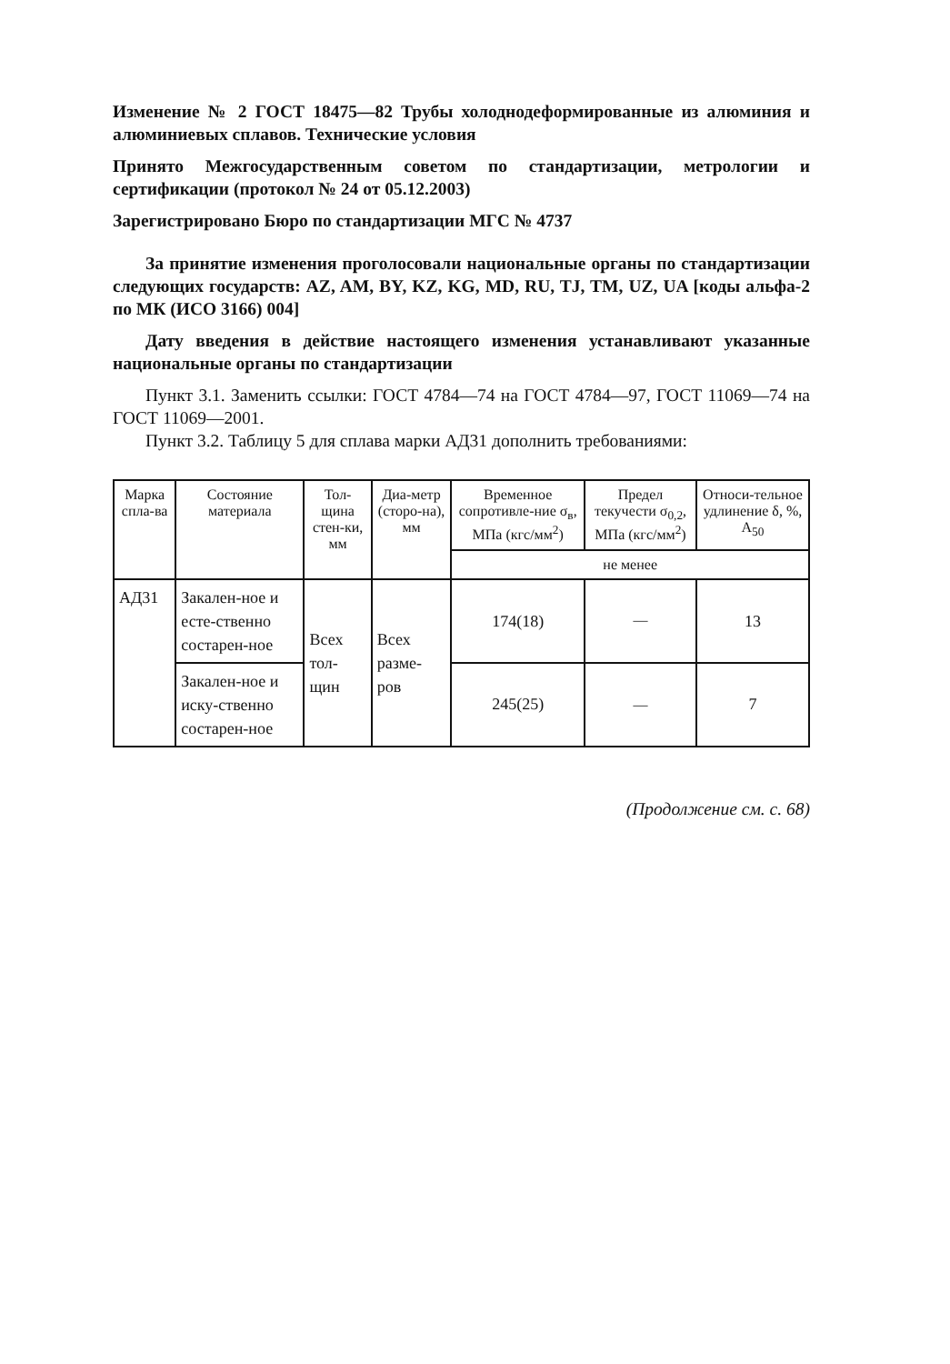Изменение № 2 ГОСТ 18475—82 Трубы холоднодеформированные из алюминия и алюминиевых сплавов. Технические условия
Принято Межгосударственным советом по стандартизации, метрологии и сертификации (протокол № 24 от 05.12.2003)
Зарегистрировано Бюро по стандартизации МГС № 4737
За принятие изменения проголосовали национальные органы по стандартизации следующих государств: AZ, AM, BY, KZ, KG, MD, RU, TJ, TM, UZ, UA [коды альфа-2 по МК (ИСО 3166) 004]
Дату введения в действие настоящего изменения устанавливают указанные национальные органы по стандартизации
Пункт 3.1. Заменить ссылки: ГОСТ 4784—74 на ГОСТ 4784—97, ГОСТ 11069—74 на ГОСТ 11069—2001.
Пункт 3.2. Таблицу 5 для сплава марки АД31 дополнить требованиями:
| Марка спла-ва | Состояние материала | Тол-щина стен-ки, мм | Диа-метр (сторо-на), мм | Временное сопротивле-ние σ<sub>в</sub>, МПа (кгс/мм<sup>2</sup>) | Предел текучести σ<sub>0,2</sub>, МПа (кгс/мм<sup>2</sup>) | Относи-тельное удлинение δ, %, A<sub>50</sub> |
| --- | --- | --- | --- | --- | --- | --- |
| | | | | не менее | | |
| АД31 | Закален-ное и есте-ственно состарен-ное | Всех тол-щин | Всех разме-ров | 174(18) | — | 13 |
| | Закален-ное и иску-ственно состарен-ное | | | 245(25) | — | 7 |
(Продолжение см. с. 68)